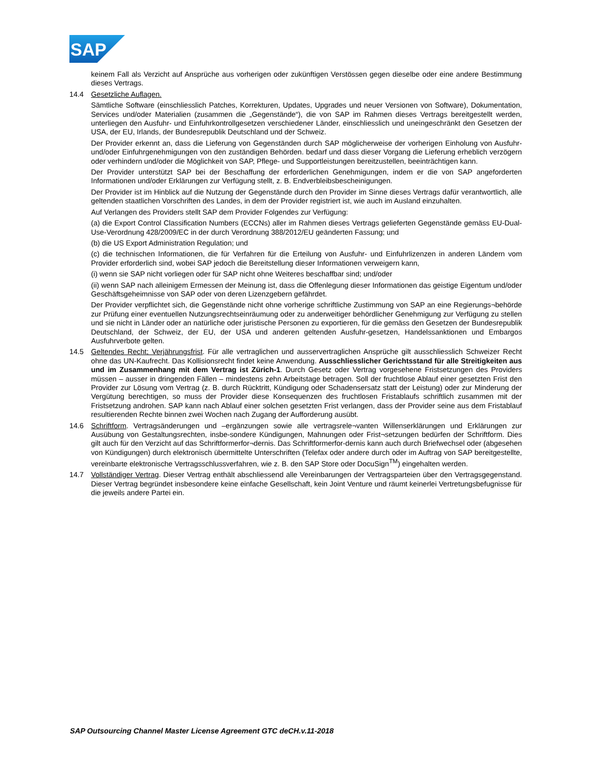SAP
keinem Fall als Verzicht auf Ansprüche aus vorherigen oder zukünftigen Verstössen gegen dieselbe oder eine andere Bestimmung dieses Vertrags.
14.4 Gesetzliche Auflagen.
Sämtliche Software (einschliesslich Patches, Korrekturen, Updates, Upgrades und neuer Versionen von Software), Dokumentation, Services und/oder Materialien (zusammen die „Gegenstände“), die von SAP im Rahmen dieses Vertrags bereitgestellt werden, unterliegen den Ausfuhr- und Einfuhrkontrollgesetzen verschiedener Länder, einschliesslich und uneingeschränkt den Gesetzen der USA, der EU, Irlands, der Bundesrepublik Deutschland und der Schweiz.
Der Provider erkennt an, dass die Lieferung von Gegenständen durch SAP möglicherweise der vorherigen Einholung von Ausfuhr- und/oder Einfuhrgenehmigungen von den zuständigen Behörden. bedarf und dass dieser Vorgang die Lieferung erheblich verzögern oder verhindern und/oder die Möglichkeit von SAP, Pflege- und Supportleistungen bereitzustellen, beeinträchtigen kann.
Der Provider unterstützt SAP bei der Beschaffung der erforderlichen Genehmigungen, indem er die von SAP angeforderten Informationen und/oder Erklärungen zur Verfügung stellt, z. B. Endverbleibsbescheinigungen.
Der Provider ist im Hinblick auf die Nutzung der Gegenstände durch den Provider im Sinne dieses Vertrags dafür verantwortlich, alle geltenden staatlichen Vorschriften des Landes, in dem der Provider registriert ist, wie auch im Ausland einzuhalten.
Auf Verlangen des Providers stellt SAP dem Provider Folgendes zur Verfügung:
(a) die Export Control Classification Numbers (ECCNs) aller im Rahmen dieses Vertrags gelieferten Gegenstände gemäss EU-Dual-Use-Verordnung 428/2009/EC in der durch Verordnung 388/2012/EU geänderten Fassung; und
(b) die US Export Administration Regulation; und
(c) die technischen Informationen, die für Verfahren für die Erteilung von Ausfuhr- und Einfuhrlizenzen in anderen Ländern vom Provider erforderlich sind, wobei SAP jedoch die Bereitstellung dieser Informationen verweigern kann,
(i) wenn sie SAP nicht vorliegen oder für SAP nicht ohne Weiteres beschaffbar sind; und/oder
(ii) wenn SAP nach alleinigem Ermessen der Meinung ist, dass die Offenlegung dieser Informationen das geistige Eigentum und/oder Geschäftsgeheimnisse von SAP oder von deren Lizenzgebern gefährdet.
Der Provider verpflichtet sich, die Gegenstände nicht ohne vorherige schriftliche Zustimmung von SAP an eine Regierungs¬behörde zur Prüfung einer eventuellen Nutzungsrechtseinräumung oder zu anderweitiger behördlicher Genehmigung zur Verfügung zu stellen und sie nicht in Länder oder an natürliche oder juristische Personen zu exportieren, für die gemäss den Gesetzen der Bundesrepublik Deutschland, der Schweiz, der EU, der USA und anderen geltenden Ausfuhr-gesetzen, Handelssanktionen und Embargos Ausfuhrverbote gelten.
14.5 Geltendes Recht; Verjährungsfrist. Für alle vertraglichen und ausservertraglichen Ansprüche gilt ausschliesslich Schweizer Recht ohne das UN-Kaufrecht. Das Kollisionsrecht findet keine Anwendung. Ausschliesslicher Gerichtsstand für alle Streitigkeiten aus und im Zusammenhang mit dem Vertrag ist Zürich-1. Durch Gesetz oder Vertrag vorgesehene Fristsetzungen des Providers müssen – ausser in dringenden Fällen – mindestens zehn Arbeitstage betragen. Soll der fruchtlose Ablauf einer gesetzten Frist den Provider zur Lösung vom Vertrag (z. B. durch Rücktritt, Kündigung oder Schadensersatz statt der Leistung) oder zur Minderung der Vergütung berechtigen, so muss der Provider diese Konsequenzen des fruchtlosen Fristablaufs schriftlich zusammen mit der Fristsetzung androhen. SAP kann nach Ablauf einer solchen gesetzten Frist verlangen, dass der Provider seine aus dem Fristablauf resultierenden Rechte binnen zwei Wochen nach Zugang der Aufforderung ausübt.
14.6 Schriftform. Vertragsänderungen und –ergänzungen sowie alle vertragsrele¬vanten Willenserklärungen und Erklärungen zur Ausübung von Gestaltungsrechten, insbe-sondere Kündigungen, Mahnungen oder Frist¬setzungen bedürfen der Schriftform. Dies gilt auch für den Verzicht auf das Schriftformerfor¬dernis. Das Schriftformerfor-dernis kann auch durch Briefwechsel oder (abgesehen von Kündigungen) durch elektronisch übermittelte Unterschriften (Telefax oder andere durch oder im Auftrag von SAP bereitgestellte, vereinbarte elektronische Vertragsschlussverfahren, wie z. B. den SAP Store oder DocuSign<sup>TM</sup>) eingehalten werden.
14.7 Vollständiger Vertrag. Dieser Vertrag enthält abschliessend alle Vereinbarungen der Vertragsparteien über den Vertragsgegenstand. Dieser Vertrag begründet insbesondere keine einfache Gesellschaft, kein Joint Venture und räumt keinerlei Vertretungsbefugnisse für die jeweils andere Partei ein.
SAP Outsourcing Channel Master License Agreement GTC deCH.v.11-2018